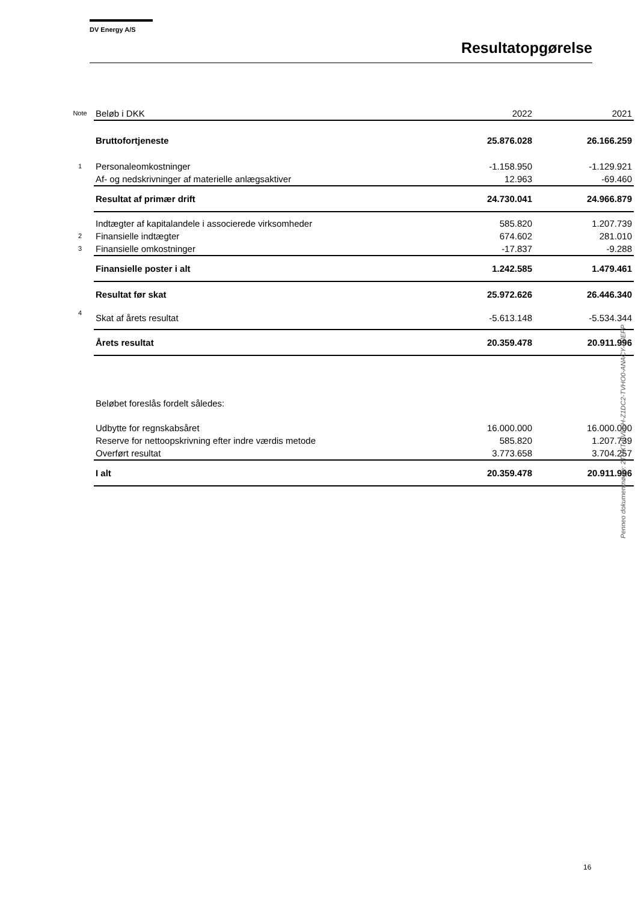DV Energy A/S
Resultatopgørelse
| Note | Beløb i DKK | 2022 | 2021 |
| | Bruttofortjeneste | 25.876.028 | 26.166.259 |
| 1 | Personaleomkostninger | -1.158.950 | -1.129.921 |
| | Af- og nedskrivninger af materielle anlægsaktiver | 12.963 | -69.460 |
| | Resultat af primær drift | 24.730.041 | 24.966.879 |
| | Indtægter af kapitalandele i associerede virksomheder | 585.820 | 1.207.739 |
| 2 | Finansielle indtægter | 674.602 | 281.010 |
| 3 | Finansielle omkostninger | -17.837 | -9.288 |
| | Finansielle poster i alt | 1.242.585 | 1.479.461 |
| | Resultat før skat | 25.972.626 | 26.446.340 |
| 4 | Skat af årets resultat | -5.613.148 | -5.534.344 |
| | Årets resultat | 20.359.478 | 20.911.996 |
| | Beløbet foreslås fordelt således: | | |
| | Udbytte for regnskabsåret | 16.000.000 | 16.000.000 |
| | Reserve for nettoopskrivning efter indre værdis metode | 585.820 | 1.207.739 |
| | Overført resultat | 3.773.658 | 3.704.257 |
| | I alt | 20.359.478 | 20.911.996 |
Penneo dokumentnøgle: 2TNXT-BVLEH-Z1DC2-TVHO0-ANACY-DJEPP
16